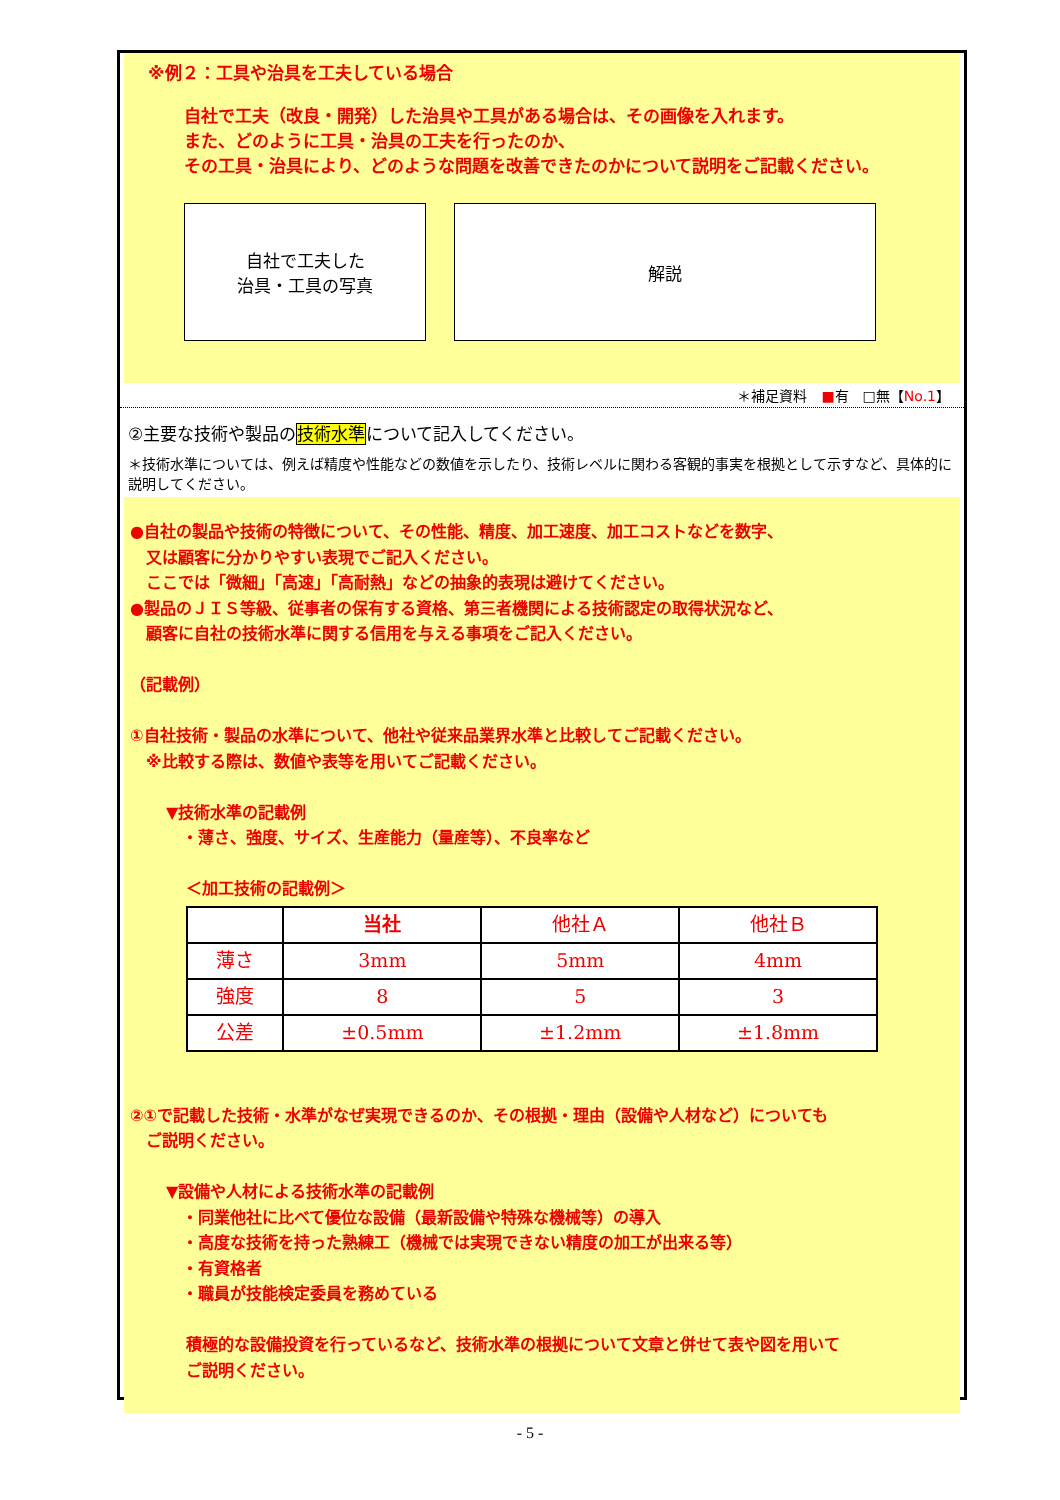※例２：工具や治具を工夫している場合
自社で工夫（改良・開発）した治具や工具がある場合は、その画像を入れます。
また、どのように工具・治具の工夫を行ったのか、
その工具・治具により、どのような問題を改善できたのかについて説明をご記載ください。
自社で工夫した
治具・工具の写真
解説
＊補足資料　■有　□無【No.1】
②主要な技術や製品の技術水準について記入してください。
＊技術水準については、例えば精度や性能などの数値を示したり、技術レベルに関わる客観的事実を根拠として示すなど、具体的に説明してください。
●自社の製品や技術の特徴について、その性能、精度、加工速度、加工コストなどを数字、
　又は顧客に分かりやすい表現でご記入ください。
　ここでは「微細」「高速」「高耐熱」などの抽象的表現は避けてください。
●製品のＪＩＳ等級、従事者の保有する資格、第三者機関による技術認定の取得状況など、
　顧客に自社の技術水準に関する信用を与える事項をご記入ください。
（記載例）
①自社技術・製品の水準について、他社や従来品業界水準と比較してご記載ください。
　※比較する際は、数値や表等を用いてご記載ください。
▼技術水準の記載例
　・薄さ、強度、サイズ、生産能力（量産等）、不良率など
＜加工技術の記載例＞
| | 当社 | 他社Ａ | 他社Ｂ |
| --- | --- | --- | --- |
| 薄さ | 3mm | 5mm | 4mm |
| 強度 | 8 | 5 | 3 |
| 公差 | ±0.5mm | ±1.2mm | ±1.8mm |
②①で記載した技術・水準がなぜ実現できるのか、その根拠・理由（設備や人材など）についても
　ご説明ください。
▼設備や人材による技術水準の記載例
　・同業他社に比べて優位な設備（最新設備や特殊な機械等）の導入
　・高度な技術を持った熟練工（機械では実現できない精度の加工が出来る等）
　・有資格者
　・職員が技能検定委員を務めている
積極的な設備投資を行っているなど、技術水準の根拠について文章と併せて表や図を用いて
ご説明ください。
- 5 -